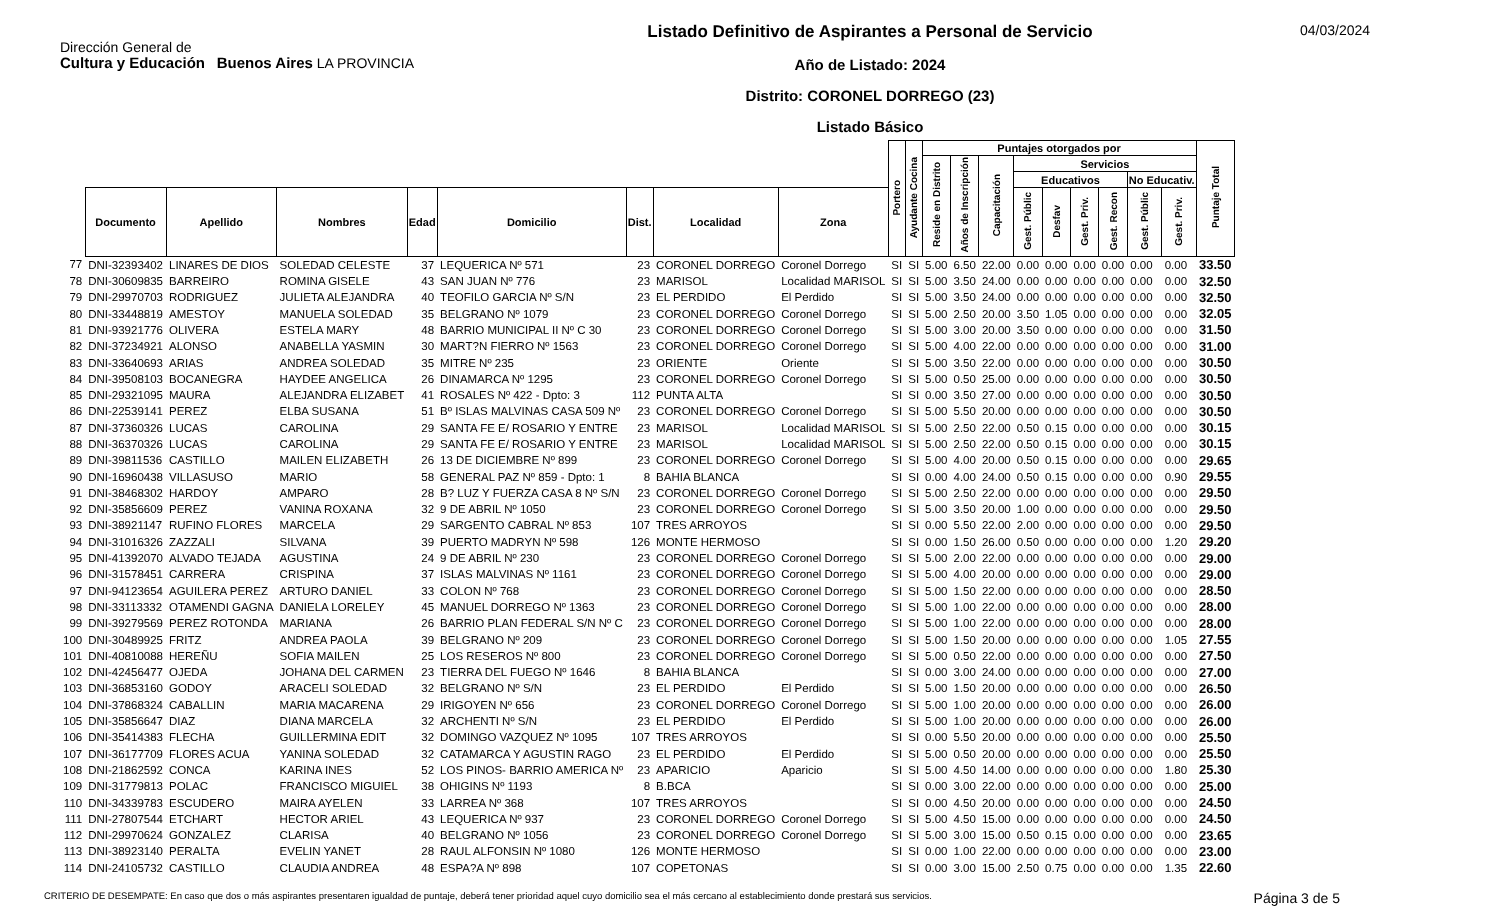Dirección General de
Cultura y Educación Buenos Aires LA PROVINCIA
Listado Definitivo de Aspirantes a Personal de Servicio
Año de Listado: 2024
Distrito: CORONEL DORREGO (23)
Listado Básico
04/03/2024
| | | | | | | | | | Portero | Ayudante Cocina | Puntajes otorgados por | | | | | | | | | Puntaje Total |
| --- | --- | --- | --- | --- | --- | --- | --- | --- | --- | --- | --- | --- | --- | --- | --- | --- | --- | --- | --- | --- |
| | | | | | | | | | | | Reside en Distrito | Años de Inscripción | Capacitación | Servicios | | | | | | |
| | | | | | | | | | | | | | | Educativos | | | | No Educativ. | | |
| | Documento | Apellido | Nombres | Edad | Domicilio | Dist. | Localidad | Zona | | | | | | Gest. Públic | Desfav | Gest. Priv. | Gest. Recon | Gest. Públic | Gest. Priv. | |
| 77 | DNI-32393402 | LINARES DE DIOS | SOLEDAD CELESTE | 37 | LEQUERICA Nº 571 | 23 | CORONEL DORREGO | Coronel Dorrego | SI | SI | 5.00 | 6.50 | 22.00 | 0.00 | 0.00 | 0.00 | 0.00 | 0.00 | 0.00 | 33.50 |
| 78 | DNI-30609835 | BARREIRO | ROMINA GISELE | 43 | SAN JUAN Nº 776 | 23 | MARISOL | Localidad MARISOL | SI | SI | 5.00 | 3.50 | 24.00 | 0.00 | 0.00 | 0.00 | 0.00 | 0.00 | 0.00 | 32.50 |
| 79 | DNI-29970703 | RODRIGUEZ | JULIETA ALEJANDRA | 40 | TEOFILO GARCIA Nº S/N | 23 | EL PERDIDO | El Perdido | SI | SI | 5.00 | 3.50 | 24.00 | 0.00 | 0.00 | 0.00 | 0.00 | 0.00 | 0.00 | 32.50 |
| 80 | DNI-33448819 | AMESTOY | MANUELA SOLEDAD | 35 | BELGRANO Nº 1079 | 23 | CORONEL DORREGO | Coronel Dorrego | SI | SI | 5.00 | 2.50 | 20.00 | 3.50 | 1.05 | 0.00 | 0.00 | 0.00 | 0.00 | 32.05 |
| 81 | DNI-93921776 | OLIVERA | ESTELA MARY | 48 | BARRIO MUNICIPAL II Nº C 30 | 23 | CORONEL DORREGO | Coronel Dorrego | SI | SI | 5.00 | 3.00 | 20.00 | 3.50 | 0.00 | 0.00 | 0.00 | 0.00 | 0.00 | 31.50 |
| 82 | DNI-37234921 | ALONSO | ANABELLA YASMIN | 30 | MART?N FIERRO Nº 1563 | 23 | CORONEL DORREGO | Coronel Dorrego | SI | SI | 5.00 | 4.00 | 22.00 | 0.00 | 0.00 | 0.00 | 0.00 | 0.00 | 0.00 | 31.00 |
| 83 | DNI-33640693 | ARIAS | ANDREA SOLEDAD | 35 | MITRE Nº 235 | 23 | ORIENTE | Oriente | SI | SI | 5.00 | 3.50 | 22.00 | 0.00 | 0.00 | 0.00 | 0.00 | 0.00 | 0.00 | 30.50 |
| 84 | DNI-39508103 | BOCANEGRA | HAYDEE ANGELICA | 26 | DINAMARCA Nº 1295 | 23 | CORONEL DORREGO | Coronel Dorrego | SI | SI | 5.00 | 0.50 | 25.00 | 0.00 | 0.00 | 0.00 | 0.00 | 0.00 | 0.00 | 30.50 |
| 85 | DNI-29321095 | MAURA | ALEJANDRA ELIZABET | 41 | ROSALES Nº 422 - Dpto: 3 | 112 | PUNTA ALTA | | SI | SI | 0.00 | 3.50 | 27.00 | 0.00 | 0.00 | 0.00 | 0.00 | 0.00 | 0.00 | 30.50 |
| 86 | DNI-22539141 | PEREZ | ELBA SUSANA | 51 | Bº ISLAS MALVINAS CASA 509 Nº | 23 | CORONEL DORREGO | Coronel Dorrego | SI | SI | 5.00 | 5.50 | 20.00 | 0.00 | 0.00 | 0.00 | 0.00 | 0.00 | 0.00 | 30.50 |
| 87 | DNI-37360326 | LUCAS | CAROLINA | 29 | SANTA FE E/ ROSARIO Y ENTRE | 23 | MARISOL | Localidad MARISOL | SI | SI | 5.00 | 2.50 | 22.00 | 0.50 | 0.15 | 0.00 | 0.00 | 0.00 | 0.00 | 30.15 |
| 88 | DNI-36370326 | LUCAS | CAROLINA | 29 | SANTA FE E/ ROSARIO Y ENTRE | 23 | MARISOL | Localidad MARISOL | SI | SI | 5.00 | 2.50 | 22.00 | 0.50 | 0.15 | 0.00 | 0.00 | 0.00 | 0.00 | 30.15 |
| 89 | DNI-39811536 | CASTILLO | MAILEN ELIZABETH | 26 | 13 DE DICIEMBRE Nº 899 | 23 | CORONEL DORREGO | Coronel Dorrego | SI | SI | 5.00 | 4.00 | 20.00 | 0.50 | 0.15 | 0.00 | 0.00 | 0.00 | 0.00 | 29.65 |
| 90 | DNI-16960438 | VILLASUSO | MARIO | 58 | GENERAL PAZ Nº 859 - Dpto: 1 | 8 | BAHIA BLANCA | | SI | SI | 0.00 | 4.00 | 24.00 | 0.50 | 0.15 | 0.00 | 0.00 | 0.00 | 0.90 | 29.55 |
| 91 | DNI-38468302 | HARDOY | AMPARO | 28 | B? LUZ Y FUERZA CASA 8 Nº S/N | 23 | CORONEL DORREGO | Coronel Dorrego | SI | SI | 5.00 | 2.50 | 22.00 | 0.00 | 0.00 | 0.00 | 0.00 | 0.00 | 0.00 | 29.50 |
| 92 | DNI-35856609 | PEREZ | VANINA ROXANA | 32 | 9 DE ABRIL Nº 1050 | 23 | CORONEL DORREGO | Coronel Dorrego | SI | SI | 5.00 | 3.50 | 20.00 | 1.00 | 0.00 | 0.00 | 0.00 | 0.00 | 0.00 | 29.50 |
| 93 | DNI-38921147 | RUFINO FLORES | MARCELA | 29 | SARGENTO CABRAL Nº 853 | 107 | TRES ARROYOS | | SI | SI | 0.00 | 5.50 | 22.00 | 2.00 | 0.00 | 0.00 | 0.00 | 0.00 | 0.00 | 29.50 |
| 94 | DNI-31016326 | ZAZZALI | SILVANA | 39 | PUERTO MADRYN Nº 598 | 126 | MONTE HERMOSO | | SI | SI | 0.00 | 1.50 | 26.00 | 0.50 | 0.00 | 0.00 | 0.00 | 0.00 | 1.20 | 29.20 |
| 95 | DNI-41392070 | ALVADO TEJADA | AGUSTINA | 24 | 9 DE ABRIL Nº 230 | 23 | CORONEL DORREGO | Coronel Dorrego | SI | SI | 5.00 | 2.00 | 22.00 | 0.00 | 0.00 | 0.00 | 0.00 | 0.00 | 0.00 | 29.00 |
| 96 | DNI-31578451 | CARRERA | CRISPINA | 37 | ISLAS MALVINAS Nº 1161 | 23 | CORONEL DORREGO | Coronel Dorrego | SI | SI | 5.00 | 4.00 | 20.00 | 0.00 | 0.00 | 0.00 | 0.00 | 0.00 | 0.00 | 29.00 |
| 97 | DNI-94123654 | AGUILERA PEREZ | ARTURO DANIEL | 33 | COLON Nº 768 | 23 | CORONEL DORREGO | Coronel Dorrego | SI | SI | 5.00 | 1.50 | 22.00 | 0.00 | 0.00 | 0.00 | 0.00 | 0.00 | 0.00 | 28.50 |
| 98 | DNI-33113332 | OTAMENDI GAGNA | DANIELA LORELEY | 45 | MANUEL DORREGO Nº 1363 | 23 | CORONEL DORREGO | Coronel Dorrego | SI | SI | 5.00 | 1.00 | 22.00 | 0.00 | 0.00 | 0.00 | 0.00 | 0.00 | 0.00 | 28.00 |
| 99 | DNI-39279569 | PEREZ ROTONDA | MARIANA | 26 | BARRIO PLAN FEDERAL S/N Nº C | 23 | CORONEL DORREGO | Coronel Dorrego | SI | SI | 5.00 | 1.00 | 22.00 | 0.00 | 0.00 | 0.00 | 0.00 | 0.00 | 0.00 | 28.00 |
| 100 | DNI-30489925 | FRITZ | ANDREA PAOLA | 39 | BELGRANO Nº 209 | 23 | CORONEL DORREGO | Coronel Dorrego | SI | SI | 5.00 | 1.50 | 20.00 | 0.00 | 0.00 | 0.00 | 0.00 | 0.00 | 1.05 | 27.55 |
| 101 | DNI-40810088 | HEREÑU | SOFIA MAILEN | 25 | LOS RESEROS Nº 800 | 23 | CORONEL DORREGO | Coronel Dorrego | SI | SI | 5.00 | 0.50 | 22.00 | 0.00 | 0.00 | 0.00 | 0.00 | 0.00 | 0.00 | 27.50 |
| 102 | DNI-42456477 | OJEDA | JOHANA DEL CARMEN | 23 | TIERRA DEL FUEGO Nº 1646 | 8 | BAHIA BLANCA | | SI | SI | 0.00 | 3.00 | 24.00 | 0.00 | 0.00 | 0.00 | 0.00 | 0.00 | 0.00 | 27.00 |
| 103 | DNI-36853160 | GODOY | ARACELI SOLEDAD | 32 | BELGRANO Nº S/N | 23 | EL PERDIDO | El Perdido | SI | SI | 5.00 | 1.50 | 20.00 | 0.00 | 0.00 | 0.00 | 0.00 | 0.00 | 0.00 | 26.50 |
| 104 | DNI-37868324 | CABALLIN | MARIA MACARENA | 29 | IRIGOYEN Nº 656 | 23 | CORONEL DORREGO | Coronel Dorrego | SI | SI | 5.00 | 1.00 | 20.00 | 0.00 | 0.00 | 0.00 | 0.00 | 0.00 | 0.00 | 26.00 |
| 105 | DNI-35856647 | DIAZ | DIANA MARCELA | 32 | ARCHENTI Nº S/N | 23 | EL PERDIDO | El Perdido | SI | SI | 5.00 | 1.00 | 20.00 | 0.00 | 0.00 | 0.00 | 0.00 | 0.00 | 0.00 | 26.00 |
| 106 | DNI-35414383 | FLECHA | GUILLERMINA EDIT | 32 | DOMINGO VAZQUEZ Nº 1095 | 107 | TRES ARROYOS | | SI | SI | 0.00 | 5.50 | 20.00 | 0.00 | 0.00 | 0.00 | 0.00 | 0.00 | 0.00 | 25.50 |
| 107 | DNI-36177709 | FLORES ACUA | YANINA SOLEDAD | 32 | CATAMARCA Y AGUSTIN RAGO | 23 | EL PERDIDO | El Perdido | SI | SI | 5.00 | 0.50 | 20.00 | 0.00 | 0.00 | 0.00 | 0.00 | 0.00 | 0.00 | 25.50 |
| 108 | DNI-21862592 | CONCA | KARINA INES | 52 | LOS PINOS- BARRIO AMERICA Nº | 23 | APARICIO | Aparicio | SI | SI | 5.00 | 4.50 | 14.00 | 0.00 | 0.00 | 0.00 | 0.00 | 0.00 | 1.80 | 25.30 |
| 109 | DNI-31779813 | POLAC | FRANCISCO MIGUIEL | 38 | OHIGINS Nº 1193 | 8 | B.BCA | | SI | SI | 0.00 | 3.00 | 22.00 | 0.00 | 0.00 | 0.00 | 0.00 | 0.00 | 0.00 | 25.00 |
| 110 | DNI-34339783 | ESCUDERO | MAIRA AYELEN | 33 | LARREA Nº 368 | 107 | TRES ARROYOS | | SI | SI | 0.00 | 4.50 | 20.00 | 0.00 | 0.00 | 0.00 | 0.00 | 0.00 | 0.00 | 24.50 |
| 111 | DNI-27807544 | ETCHART | HECTOR ARIEL | 43 | LEQUERICA Nº 937 | 23 | CORONEL DORREGO | Coronel Dorrego | SI | SI | 5.00 | 4.50 | 15.00 | 0.00 | 0.00 | 0.00 | 0.00 | 0.00 | 0.00 | 24.50 |
| 112 | DNI-29970624 | GONZALEZ | CLARISA | 40 | BELGRANO Nº 1056 | 23 | CORONEL DORREGO | Coronel Dorrego | SI | SI | 5.00 | 3.00 | 15.00 | 0.50 | 0.15 | 0.00 | 0.00 | 0.00 | 0.00 | 23.65 |
| 113 | DNI-38923140 | PERALTA | EVELIN YANET | 28 | RAUL ALFONSIN Nº 1080 | 126 | MONTE HERMOSO | | SI | SI | 0.00 | 1.00 | 22.00 | 0.00 | 0.00 | 0.00 | 0.00 | 0.00 | 0.00 | 23.00 |
| 114 | DNI-24105732 | CASTILLO | CLAUDIA ANDREA | 48 | ESPA?A Nº 898 | 107 | COPETONAS | | SI | SI | 0.00 | 3.00 | 15.00 | 2.50 | 0.75 | 0.00 | 0.00 | 0.00 | 1.35 | 22.60 |
CRITERIO DE DESEMPATE: En caso que dos o más aspirantes presentaren igualdad de puntaje, deberá tener prioridad aquel cuyo domicilio sea el más cercano al establecimiento donde prestará sus servicios. Página 3 de 5